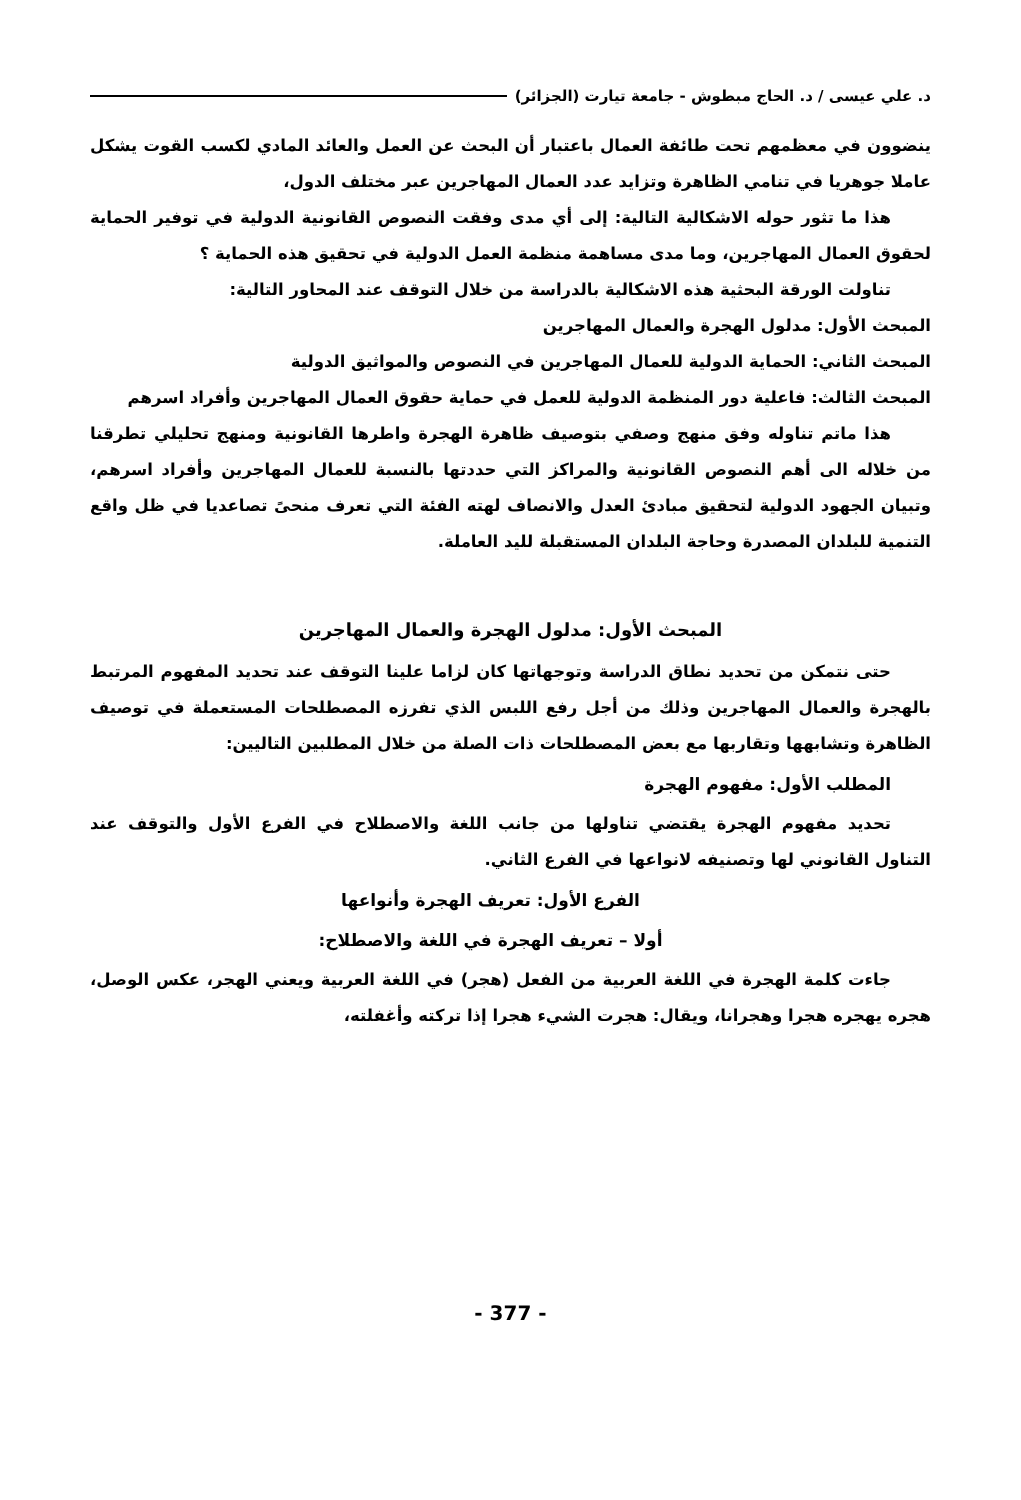د. علي عيسى / د. الحاج مبطوش - جامعة تيارت (الجزائر)
ينضوون في معظمهم تحت طائفة العمال باعتبار أن البحث عن العمل والعائد المادي لكسب القوت يشكل عاملا جوهريا في تنامي الظاهرة وتزايد عدد العمال المهاجرين عبر مختلف الدول،
هذا ما تثور حوله الاشكالية التالية: إلى أي مدى وفقت النصوص القانونية الدولية في توفير الحماية لحقوق العمال المهاجرين، وما مدى مساهمة منظمة العمل الدولية في تحقيق هذه الحماية ؟
تناولت الورقة البحثية هذه الاشكالية بالدراسة من خلال التوقف عند المحاور التالية:
المبحث الأول: مدلول الهجرة والعمال المهاجرين
المبحث الثاني: الحماية الدولية للعمال المهاجرين في النصوص والمواثيق الدولية
المبحث الثالث: فاعلية دور المنظمة الدولية للعمل في حماية حقوق العمال المهاجرين وأفراد اسرهم
هذا ماتم تناوله وفق منهج وصفي بتوصيف ظاهرة الهجرة واطرها القانونية ومنهج تحليلي تطرقنا من خلاله الى أهم النصوص القانونية والمراكز التي حددتها بالنسبة للعمال المهاجرين وأفراد اسرهم، وتبيان الجهود الدولية لتحقيق مبادئ العدل والانصاف لهته الفئة التي تعرف منحىً تصاعديا في ظل واقع التنمية للبلدان المصدرة وحاجة البلدان المستقبلة لليد العاملة.
المبحث الأول: مدلول الهجرة والعمال المهاجرين
حتى نتمكن من تحديد نطاق الدراسة وتوجهاتها كان لزاما علينا التوقف عند تحديد المفهوم المرتبط بالهجرة والعمال المهاجرين وذلك من أجل رفع اللبس الذي تفرزه المصطلحات المستعملة في توصيف الظاهرة وتشابهها وتقاربها مع بعض المصطلحات ذات الصلة من خلال المطلبين التاليين:
المطلب الأول: مفهوم الهجرة
تحديد مفهوم الهجرة يقتضي تناولها من جانب اللغة والاصطلاح في الفرع الأول والتوقف عند التناول القانوني لها وتصنيفه لانواعها في الفرع الثاني.
الفرع الأول: تعريف الهجرة وأنواعها
أولا – تعريف الهجرة في اللغة والاصطلاح:
جاءت كلمة الهجرة في اللغة العربية من الفعل (هجر) في اللغة العربية ويعني الهجر، عكس الوصل، هجره يهجره هجرا وهجرانا، ويقال: هجرت الشيء هجرا إذا تركته وأغفلته،
- 377 -